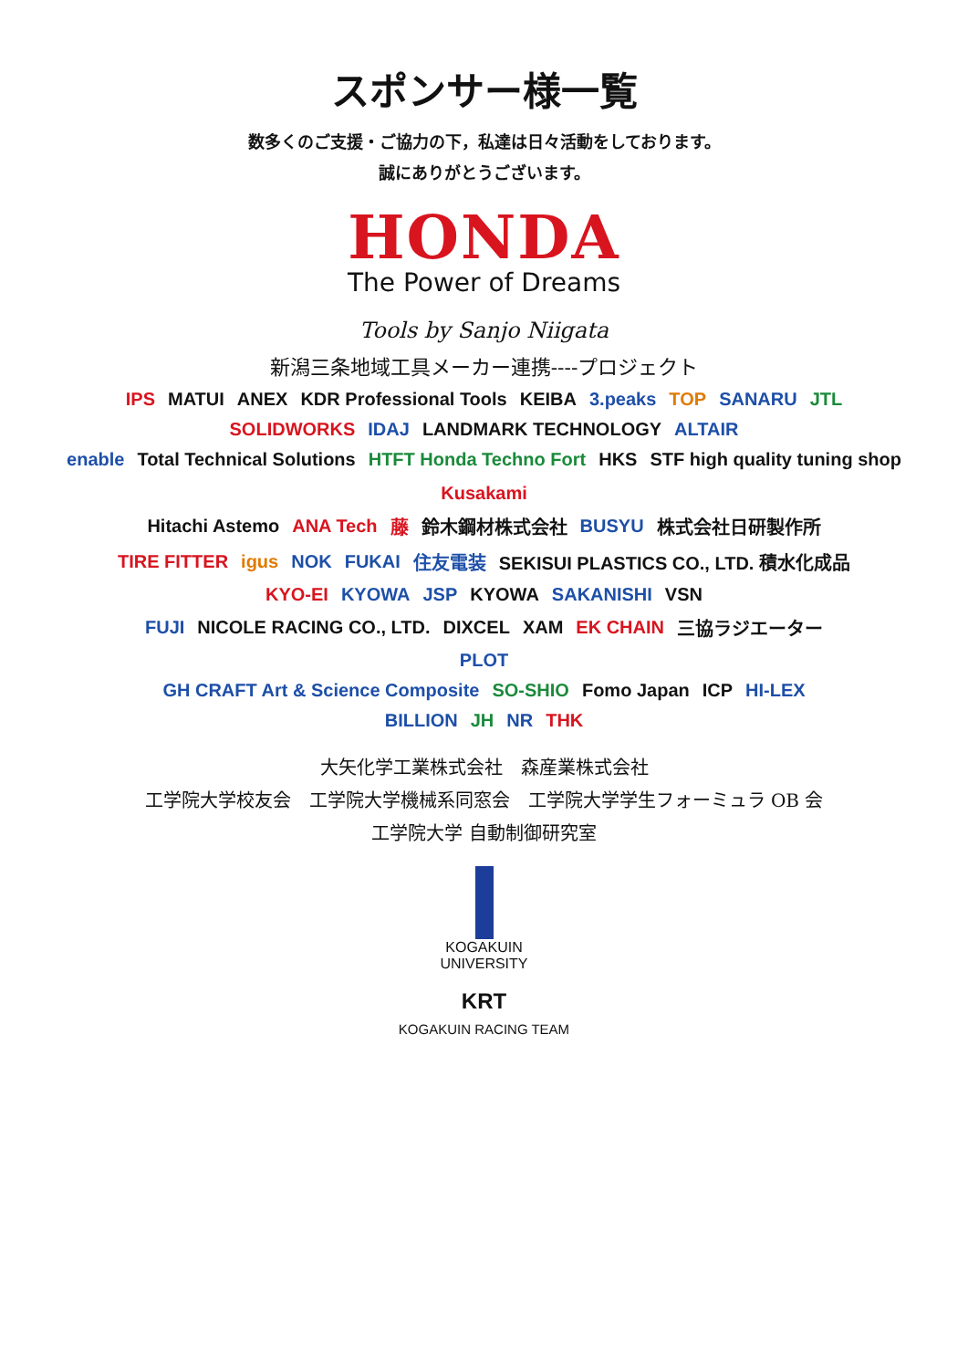スポンサー様一覧
数多くのご支援・ご協力の下，私達は日々活動をしております。
誠にありがとうございます。
HONDA
The Power of Dreams
Tools by Sanjo Niigata
新潟三条地域工具メーカー連携----プロジェクト
IPS MATUI ANEX KDR Professional Tools KEIBA 3.peaks TOP SANARU JTL
SOLIDWORKS IDAJ LANDMARK TECHNOLOGY ALTAIR
enable Total Technical Solutions HTFT Honda Techno Fort HKS STF high quality tuning shop Kusakami
Hitachi Astemo ANA Tech 藤 鈴木鋼材株式会社 BUSYU 株式会社日研製作所
TIRE FITTER igus NOK FUKAI 住友電装 SEKISUI PLASTICS CO., LTD. 積水化成品
KYO-EI KYOWA JSP KYOWA SAKANISHI VSN
FUJI NICOLE RACING CO., LTD. DIXCEL XAM EK CHAIN 三協ラジエーター
PLOT
GH CRAFT Art & Science Composite SO-SHIO Fomo Japan ICP HI-LEX
BILLION JH NR THK
大矢化学工業株式会社　森産業株式会社
工学院大学校友会　工学院大学機械系同窓会　工学院大学学生フォーミュラ OB 会
工学院大学 自動制御研究室
KOGAKUIN
UNIVERSITY
KRT
KOGAKUIN RACING TEAM